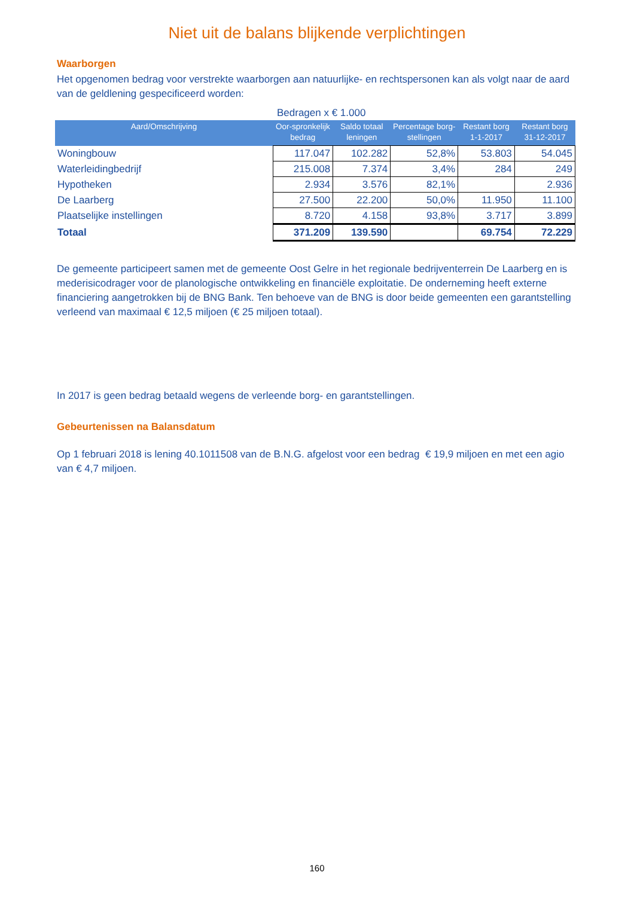Niet uit de balans blijkende verplichtingen
Waarborgen
Het opgenomen bedrag voor verstrekte waarborgen aan natuurlijke- en rechtspersonen kan als volgt naar de aard van de geldlening gespecificeerd worden:
Bedragen x € 1.000
| Aard/Omschrijving | Oor-spronkelijk bedrag | Saldo totaal leningen | Percentage borg-stellingen | Restant borg 1-1-2017 | Restant borg 31-12-2017 |
| --- | --- | --- | --- | --- | --- |
| Woningbouw | 117.047 | 102.282 | 52,8% | 53.803 | 54.045 |
| Waterleidingbedrijf | 215.008 | 7.374 | 3,4% | 284 | 249 |
| Hypotheken | 2.934 | 3.576 | 82,1% | | 2.936 |
| De Laarberg | 27.500 | 22.200 | 50,0% | 11.950 | 11.100 |
| Plaatselijke instellingen | 8.720 | 4.158 | 93,8% | 3.717 | 3.899 |
| Totaal | 371.209 | 139.590 | | 69.754 | 72.229 |
De gemeente participeert samen met de gemeente Oost Gelre in het regionale bedrijventerrein De Laarberg en is mederisicodrager voor de planologische ontwikkeling en financiële exploitatie. De onderneming heeft externe financiering aangetrokken bij de BNG Bank. Ten behoeve van de BNG is door beide gemeenten een garantstelling verleend van maximaal € 12,5 miljoen (€ 25 miljoen totaal).
In 2017 is geen bedrag betaald wegens de verleende borg- en garantstellingen.
Gebeurtenissen na Balansdatum
Op 1 februari 2018 is lening 40.1011508 van de B.N.G. afgelost voor een bedrag € 19,9 miljoen en met een agio van € 4,7 miljoen.
160